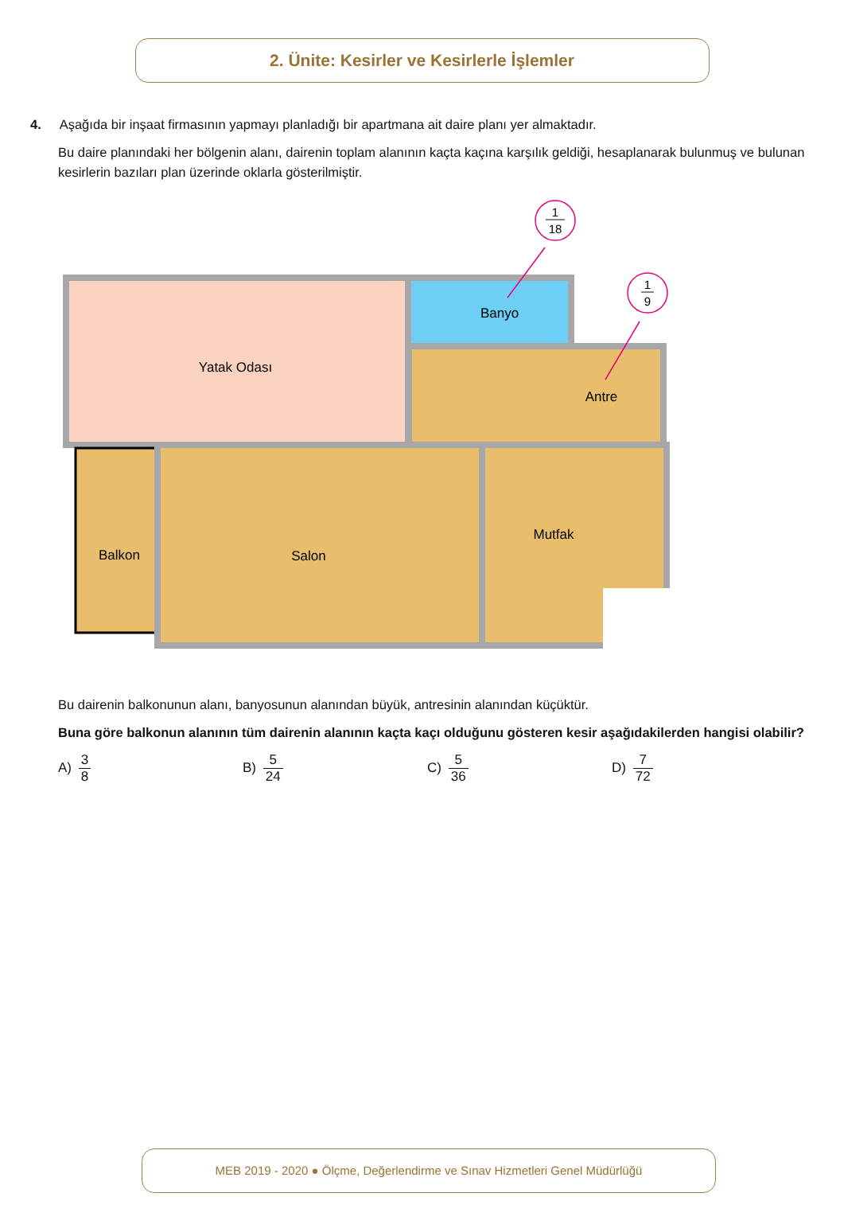2. Ünite: Kesirler ve Kesirlerle İşlemler
4. Aşağıda bir inşaat firmasının yapmayı planladığı bir apartmana ait daire planı yer almaktadır.
Bu daire planındaki her bölgenin alanı, dairenin toplam alanının kaçta kaçına karşılık geldiği, hesaplanarak bulunmuş ve bulunan kesirlerin bazıları plan üzerinde oklarla gösterilmiştir.
Yatak Odası
Banyo
Antre
Balkon
Salon
Mutfak
1
18
1
9
Bu dairenin balkonunun alanı, banyosunun alanından büyük, antresinin alanından küçüktür.
Buna göre balkonun alanının tüm dairenin alanının kaçta kaçı olduğunu gösteren kesir aşağıdakilerden hangisi olabilir?
A) 3 8 B) 5 24 C) 5 36 D) 7 72
MEB 2019 - 2020 ● Ölçme, Değerlendirme ve Sınav Hizmetleri Genel Müdürlüğü